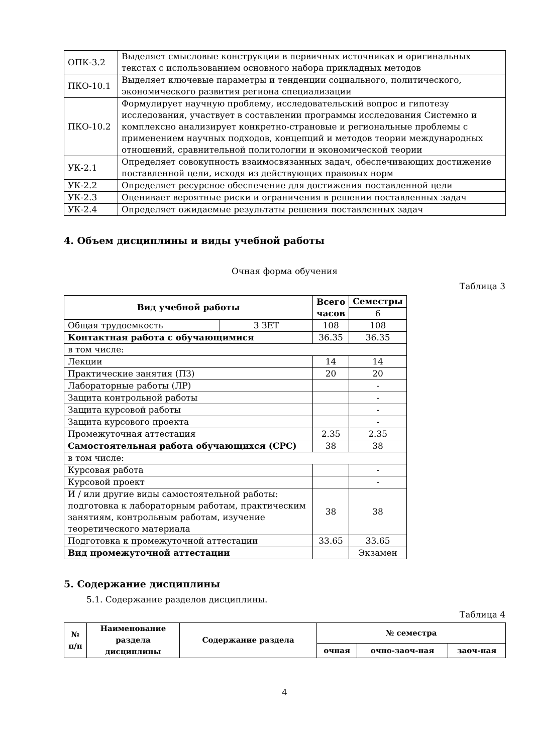| ОПК-3.2 | Выделяет смысловые конструкции в первичных источниках и оригинальных текстах с использованием основного набора прикладных методов |
| ПКО-10.1 | Выделяет ключевые параметры и тенденции социального, политического, экономического развития региона специализации |
| ПКО-10.2 | Формулирует научную проблему, исследовательский вопрос и гипотезу исследования, участвует в составлении программы исследования Системно и комплексно анализирует конкретно-страновые и региональные проблемы с применением научных подходов, концепций и методов теории международных отношений, сравнительной политологии и экономической теории |
| УК-2.1 | Определяет совокупность взаимосвязанных задач, обеспечивающих достижение поставленной цели, исходя из действующих правовых норм |
| УК-2.2 | Определяет ресурсное обеспечение для достижения поставленной цели |
| УК-2.3 | Оценивает вероятные риски и ограничения в решении поставленных задач |
| УК-2.4 | Определяет ожидаемые результаты решения поставленных задач |
4. Объем дисциплины и виды учебной работы
Очная форма обучения
Таблица 3
| Вид учебной работы | | Всего часов | Семестры |
| --- | --- | --- | --- |
| | | | 6 |
| Общая трудоемкость | 3 ЗЕТ | 108 | 108 |
| Контактная работа с обучающимися | | 36.35 | 36.35 |
| в том числе: | | | |
| Лекции | | 14 | 14 |
| Практические занятия (ПЗ) | | 20 | 20 |
| Лабораторные работы (ЛР) | | | - |
| Защита контрольной работы | | | - |
| Защита курсовой работы | | | - |
| Защита курсового проекта | | | - |
| Промежуточная аттестация | | 2.35 | 2.35 |
| Самостоятельная работа обучающихся (СРС) | | 38 | 38 |
| в том числе: | | | |
| Курсовая работа | | | - |
| Курсовой проект | | | - |
| И / или другие виды самостоятельной работы: подготовка к лабораторным работам, практическим занятиям, контрольным работам, изучение теоретического материала | | 38 | 38 |
| Подготовка к промежуточной аттестации | | 33.65 | 33.65 |
| Вид промежуточной аттестации | | | Экзамен |
5. Содержание дисциплины
5.1. Содержание разделов дисциплины.
Таблица 4
| № п/п | Наименование раздела дисциплины | Содержание раздела | № семестра | | |
| --- | --- | --- | --- | --- | --- |
| | | | очная | очно-заоч-ная | заоч-ная |
4